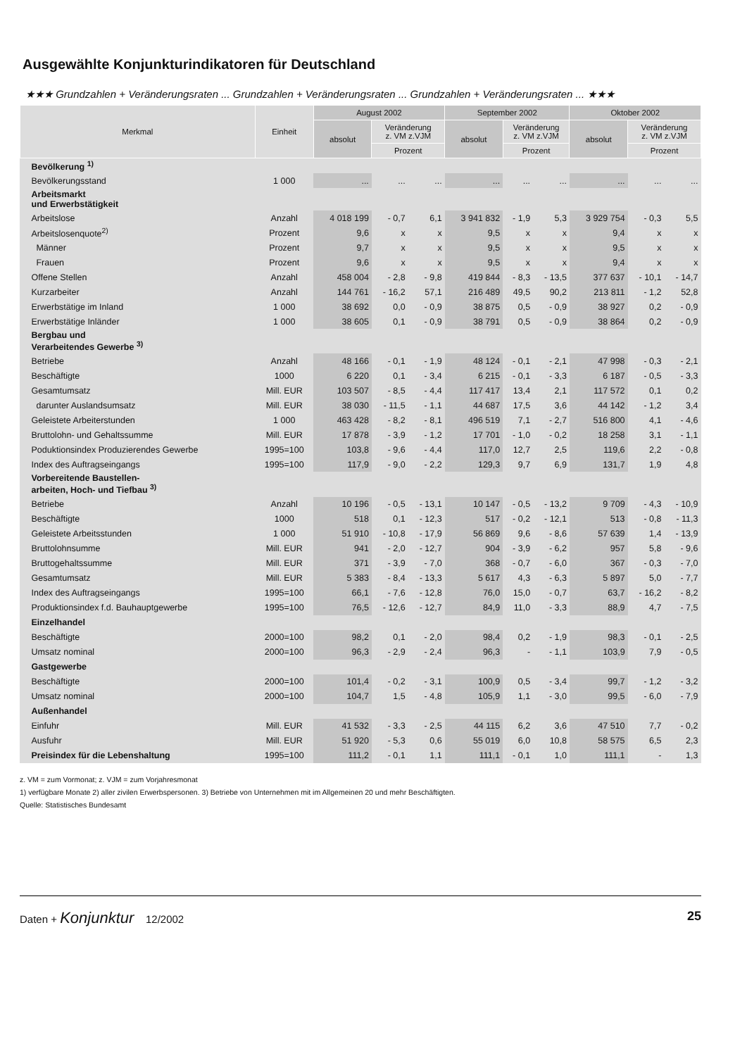Ausgewählte Konjunkturindikatoren für Deutschland
★★★ Grundzahlen + Veränderungsraten ... Grundzahlen + Veränderungsraten ... Grundzahlen + Veränderungsraten ... ★★★
| Merkmal | Einheit | August 2002 | | | September 2002 | | | Oktober 2002 | | |
| --- | --- | --- | --- | --- | --- | --- | --- | --- | --- | --- |
| | | absolut | Veränderung z. VM z.VJM | | absolut | Veränderung z. VM z.VJM | | absolut | Veränderung z. VM z.VJM | |
| | | | Prozent | | | Prozent | | | Prozent | |
| Bevölkerung <sup>1)</sup> | | | | | | | | | | |
| Bevölkerungsstand | 1 000 | ... | ... | ... | ... | ... | ... | ... | ... | ... |
| Arbeitsmarkt und Erwerbstätigkeit | | | | | | | | | | |
| Arbeitslose | Anzahl | 4 018 199 | - 0,7 | 6,1 | 3 941 832 | - 1,9 | 5,3 | 3 929 754 | - 0,3 | 5,5 |
| Arbeitslosenquote<sup>2)</sup> | Prozent | 9,6 | x | x | 9,5 | x | x | 9,4 | x | x |
| Männer | Prozent | 9,7 | x | x | 9,5 | x | x | 9,5 | x | x |
| Frauen | Prozent | 9,6 | x | x | 9,5 | x | x | 9,4 | x | x |
| Offene Stellen | Anzahl | 458 004 | - 2,8 | - 9,8 | 419 844 | - 8,3 | - 13,5 | 377 637 | - 10,1 | - 14,7 |
| Kurzarbeiter | Anzahl | 144 761 | - 16,2 | 57,1 | 216 489 | 49,5 | 90,2 | 213 811 | - 1,2 | 52,8 |
| Erwerbstätige im Inland | 1 000 | 38 692 | 0,0 | - 0,9 | 38 875 | 0,5 | - 0,9 | 38 927 | 0,2 | - 0,9 |
| Erwerbstätige Inländer | 1 000 | 38 605 | 0,1 | - 0,9 | 38 791 | 0,5 | - 0,9 | 38 864 | 0,2 | - 0,9 |
| Bergbau und Verarbeitendes Gewerbe <sup>3)</sup> | | | | | | | | | | |
| Betriebe | Anzahl | 48 166 | - 0,1 | - 1,9 | 48 124 | - 0,1 | - 2,1 | 47 998 | - 0,3 | - 2,1 |
| Beschäftigte | 1000 | 6 220 | 0,1 | - 3,4 | 6 215 | - 0,1 | - 3,3 | 6 187 | - 0,5 | - 3,3 |
| Gesamtumsatz | Mill. EUR | 103 507 | - 8,5 | - 4,4 | 117 417 | 13,4 | 2,1 | 117 572 | 0,1 | 0,2 |
| darunter Auslandsumsatz | Mill. EUR | 38 030 | - 11,5 | - 1,1 | 44 687 | 17,5 | 3,6 | 44 142 | - 1,2 | 3,4 |
| Geleistete Arbeiterstunden | 1 000 | 463 428 | - 8,2 | - 8,1 | 496 519 | 7,1 | - 2,7 | 516 800 | 4,1 | - 4,6 |
| Bruttolohn- und Gehaltssumme | Mill. EUR | 17 878 | - 3,9 | - 1,2 | 17 701 | - 1,0 | - 0,2 | 18 258 | 3,1 | - 1,1 |
| Poduktionsindex Produzierendes Gewerbe | 1995=100 | 103,8 | - 9,6 | - 4,4 | 117,0 | 12,7 | 2,5 | 119,6 | 2,2 | - 0,8 |
| Index des Auftragseingangs | 1995=100 | 117,9 | - 9,0 | - 2,2 | 129,3 | 9,7 | 6,9 | 131,7 | 1,9 | 4,8 |
| Vorbereitende Baustellen- arbeiten, Hoch- und Tiefbau <sup>3)</sup> | | | | | | | | | | |
| Betriebe | Anzahl | 10 196 | - 0,5 | - 13,1 | 10 147 | - 0,5 | - 13,2 | 9 709 | - 4,3 | - 10,9 |
| Beschäftigte | 1000 | 518 | 0,1 | - 12,3 | 517 | - 0,2 | - 12,1 | 513 | - 0,8 | - 11,3 |
| Geleistete Arbeitsstunden | 1 000 | 51 910 | - 10,8 | - 17,9 | 56 869 | 9,6 | - 8,6 | 57 639 | 1,4 | - 13,9 |
| Bruttolohnsumme | Mill. EUR | 941 | - 2,0 | - 12,7 | 904 | - 3,9 | - 6,2 | 957 | 5,8 | - 9,6 |
| Bruttogehaltssumme | Mill. EUR | 371 | - 3,9 | - 7,0 | 368 | - 0,7 | - 6,0 | 367 | - 0,3 | - 7,0 |
| Gesamtumsatz | Mill. EUR | 5 383 | - 8,4 | - 13,3 | 5 617 | 4,3 | - 6,3 | 5 897 | 5,0 | - 7,7 |
| Index des Auftragseingangs | 1995=100 | 66,1 | - 7,6 | - 12,8 | 76,0 | 15,0 | - 0,7 | 63,7 | - 16,2 | - 8,2 |
| Produktionsindex f.d. Bauhauptgewerbe | 1995=100 | 76,5 | - 12,6 | - 12,7 | 84,9 | 11,0 | - 3,3 | 88,9 | 4,7 | - 7,5 |
| Einzelhandel | | | | | | | | | | |
| Beschäftigte | 2000=100 | 98,2 | 0,1 | - 2,0 | 98,4 | 0,2 | - 1,9 | 98,3 | - 0,1 | - 2,5 |
| Umsatz nominal | 2000=100 | 96,3 | - 2,9 | - 2,4 | 96,3 | - | - 1,1 | 103,9 | 7,9 | - 0,5 |
| Gastgewerbe | | | | | | | | | | |
| Beschäftigte | 2000=100 | 101,4 | - 0,2 | - 3,1 | 100,9 | 0,5 | - 3,4 | 99,7 | - 1,2 | - 3,2 |
| Umsatz nominal | 2000=100 | 104,7 | 1,5 | - 4,8 | 105,9 | 1,1 | - 3,0 | 99,5 | - 6,0 | - 7,9 |
| Außenhandel | | | | | | | | | | |
| Einfuhr | Mill. EUR | 41 532 | - 3,3 | - 2,5 | 44 115 | 6,2 | 3,6 | 47 510 | 7,7 | - 0,2 |
| Ausfuhr | Mill. EUR | 51 920 | - 5,3 | 0,6 | 55 019 | 6,0 | 10,8 | 58 575 | 6,5 | 2,3 |
| Preisindex für die Lebenshaltung | 1995=100 | 111,2 | - 0,1 | 1,1 | 111,1 | - 0,1 | 1,0 | 111,1 | - | 1,3 |
z. VM = zum Vormonat; z. VJM = zum Vorjahresmonat
1) verfügbare Monate 2) aller zivilen Erwerbspersonen. 3) Betriebe von Unternehmen mit im Allgemeinen 20 und mehr Beschäftigten.
Quelle: Statistisches Bundesamt
Daten + Konjunktur 12/2002 25